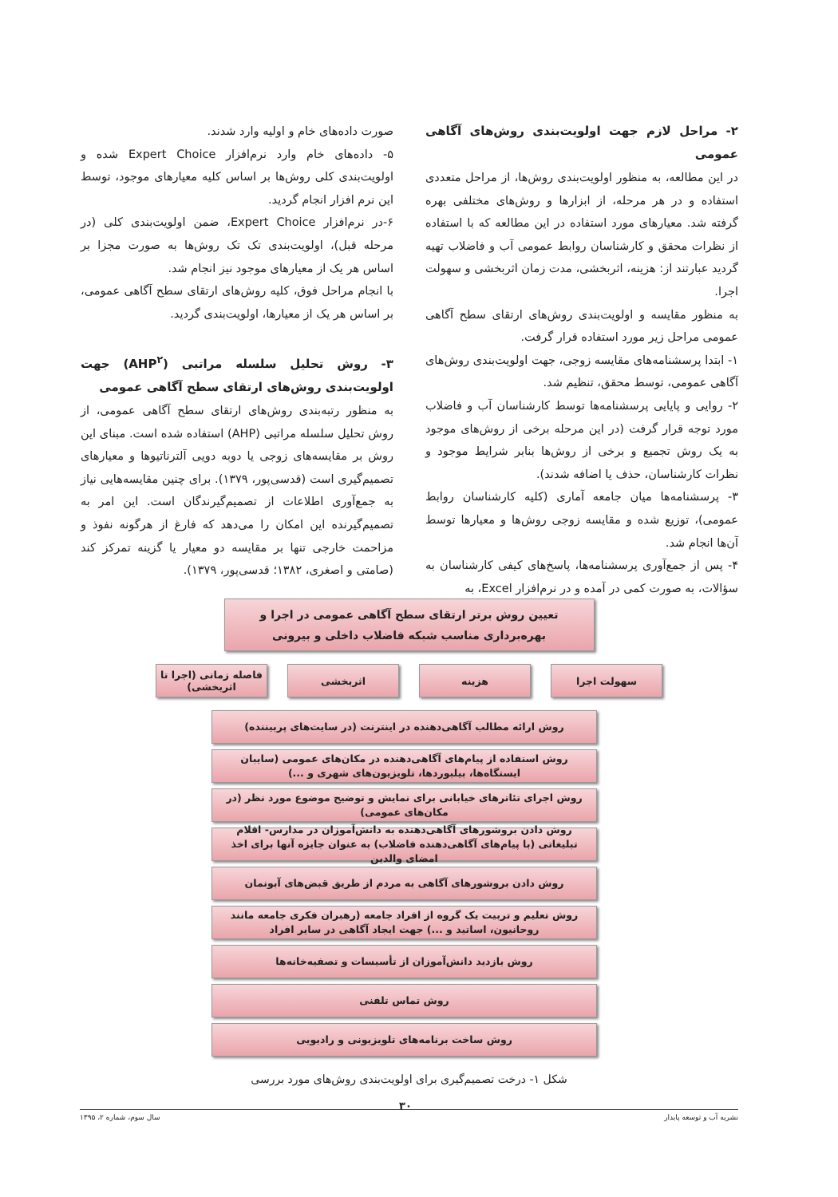۲- مراحل لازم جهت اولویت‌بندی روش‌های آگاهی عمومی
در این مطالعه، به منظور اولویت‌بندی روش‌ها، از مراحل متعددی استفاده و در هر مرحله، از ابزارها و روش‌های مختلفی بهره گرفته شد. معیارهای مورد استفاده در این مطالعه که با استفاده از نظرات محقق و کارشناسان روابط عمومی آب و فاضلاب تهیه گردید عبارتند از: هزینه، اثربخشی، مدت زمان اثربخشی و سهولت اجرا.
به منظور مقایسه و اولویت‌بندی روش‌های ارتقای سطح آگاهی عمومی مراحل زیر مورد استفاده قرار گرفت.
۱- ابتدا پرسشنامه‌های مقایسه زوجی، جهت اولویت‌بندی روش‌های آگاهی عمومی، توسط محقق، تنظیم شد.
۲- روایی و پایایی پرسشنامه‌ها توسط کارشناسان آب و فاضلاب مورد توجه قرار گرفت (در این مرحله برخی از روش‌های موجود به یک روش تجمیع و برخی از روش‌ها بنابر شرایط موجود و نظرات کارشناسان، حذف یا اضافه شدند).
۳- پرسشنامه‌ها میان جامعه آماری (کلیه کارشناسان روابط عمومی)، توزیع شده و مقایسه زوجی روش‌ها و معیارها توسط آن‌ها انجام شد.
۴- پس از جمع‌آوری پرسشنامه‌ها، پاسخ‌های کیفی کارشناسان به سؤالات، به صورت کمی در آمده و در نرم‌افزار Excel، به
صورت داده‌های خام و اولیه وارد شدند.
۵- داده‌های خام وارد نرم‌افزار Expert Choice شده و اولویت‌بندی کلی روش‌ها بر اساس کلیه معیارهای موجود، توسط این نرم افزار انجام گردید.
۶-در نرم‌افزار Expert Choice، ضمن اولویت‌بندی کلی (در مرحله قبل)، اولویت‌بندی تک تک روش‌ها به صورت مجزا بر اساس هر یک از معیارهای موجود نیز انجام شد.
با انجام مراحل فوق، کلیه روش‌های ارتقای سطح آگاهی عمومی، بر اساس هر یک از معیارها، اولویت‌بندی گردید.
۳- روش تحلیل سلسله مراتبی (AHP<sup>۲</sup>) جهت اولویت‌بندی روش‌های ارتقای سطح آگاهی عمومی
به منظور رتبه‌بندی روش‌های ارتقای سطح آگاهی عمومی، از روش تحلیل سلسله مراتبی (AHP) استفاده شده است. مبنای این روش بر مقایسه‌های زوجی یا دوبه دویی آلترناتیوها و معیارهای تصمیم‌گیری است (قدسی‌پور، ۱۳۷۹). برای چنین مقایسه‌هایی نیاز به جمع‌آوری اطلاعات از تصمیم‌گیرندگان است. این امر به تصمیم‌گیرنده این امکان را می‌دهد که فارغ از هرگونه نفوذ و مزاحمت خارجی تنها بر مقایسه دو معیار یا گزینه تمرکز کند (صامتی و اصغری، ۱۳۸۲؛ قدسی‌پور، ۱۳۷۹).
تعیین روش برتر ارتقای سطح آگاهی عمومی در اجرا و بهره‌برداری مناسب شبکه فاضلاب داخلی و بیرونی
سهولت اجرا هزینه اثربخشی فاصله زمانی (اجرا تا اثربخشی)
روش ارائه مطالب آگاهی‌دهنده در اینترنت (در سایت‌های پربیننده)
روش استفاده از پیام‌های آگاهی‌دهنده در مکان‌های عمومی (سایبان ایستگاه‌ها، بیلبوردها، تلویزیون‌های شهری و ...)
روش اجرای تئاترهای خیابانی برای نمایش و توضیح موضوع مورد نظر (در مکان‌های عمومی)
روش دادن بروشورهای آگاهی‌دهنده به دانش‌آموزان در مدارس- اقلام تبلیغاتی (با پیام‌های آگاهی‌دهنده فاضلاب) به عنوان جایزه آنها برای اخذ امضای والدین
روش دادن بروشورهای آگاهی به مردم از طریق قبض‌های آبونمان
روش تعلیم و تربیت یک گروه از افراد جامعه (رهبران فکری جامعه مانند روحانیون، اساتید و ...) جهت ایجاد آگاهی در سایر افراد
روش بازدید دانش‌آموزان از تأسیسات و تصفیه‌خانه‌ها
روش تماس تلفنی
روش ساخت برنامه‌های تلویزیونی و رادیویی
شکل ۱- درخت تصمیم‌گیری برای اولویت‌بندی روش‌های مورد بررسی
۳۰
نشریه آب و توسعه پایدار سال سوم، شماره ۲، ۱۳۹۵